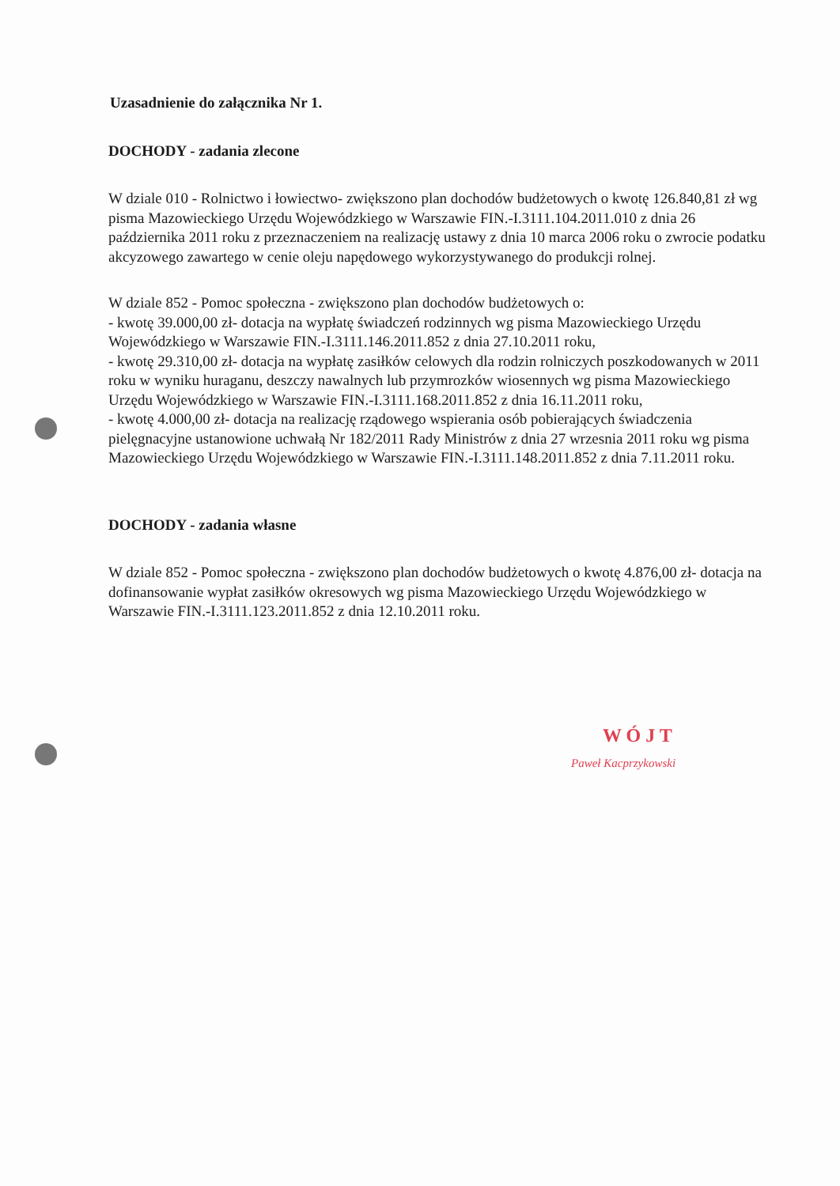Uzasadnienie do załącznika Nr 1.
DOCHODY - zadania zlecone
W dziale 010 - Rolnictwo i łowiectwo- zwiększono plan dochodów budżetowych o kwotę 126.840,81 zł wg pisma Mazowieckiego Urzędu Wojewódzkiego w Warszawie FIN.-I.3111.104.2011.010 z dnia 26 października 2011 roku z przeznaczeniem na realizację ustawy z dnia 10 marca 2006 roku o zwrocie podatku akcyzowego zawartego w cenie oleju napędowego wykorzystywanego do produkcji rolnej.
W dziale 852 - Pomoc społeczna - zwiększono plan dochodów budżetowych o:
- kwotę 39.000,00 zł- dotacja na wypłatę świadczeń rodzinnych wg pisma Mazowieckiego Urzędu Wojewódzkiego w Warszawie FIN.-I.3111.146.2011.852 z dnia 27.10.2011 roku,
- kwotę 29.310,00 zł- dotacja na wypłatę zasiłków celowych dla rodzin rolniczych poszkodowanych w 2011 roku w wyniku huraganu, deszczy nawalnych lub przymrozków wiosennych wg pisma Mazowieckiego Urzędu Wojewódzkiego w Warszawie FIN.-I.3111.168.2011.852 z dnia 16.11.2011 roku,
- kwotę 4.000,00 zł- dotacja na realizację rządowego wspierania osób pobierających świadczenia pielęgnacyjne ustanowione uchwałą Nr 182/2011 Rady Ministrów z dnia 27 wrzesnia 2011 roku wg pisma Mazowieckiego Urzędu Wojewódzkiego w Warszawie FIN.-I.3111.148.2011.852 z dnia 7.11.2011 roku.
DOCHODY - zadania własne
W dziale 852 - Pomoc społeczna - zwiększono plan dochodów budżetowych o kwotę 4.876,00 zł- dotacja na dofinansowanie wypłat zasiłków okresowych wg pisma Mazowieckiego Urzędu Wojewódzkiego w Warszawie FIN.-I.3111.123.2011.852 z dnia 12.10.2011 roku.
W Ó J T
Paweł Kacprzykowski